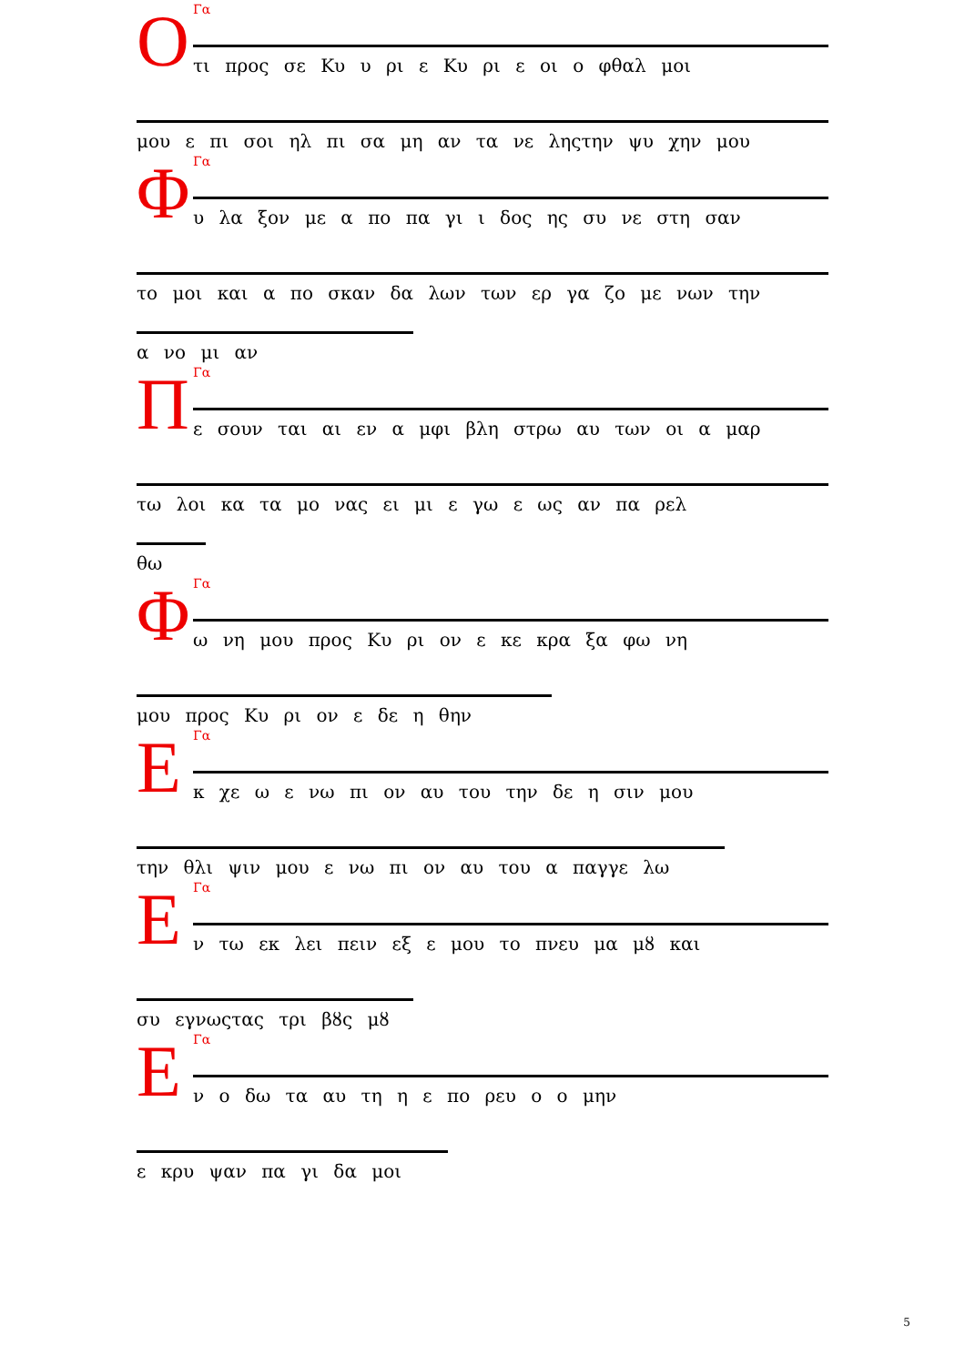Ο
Γα
τι προς σε Κυ υ ρι ε Κυ ρι ε οι ο φθαλ μοι
μου ε πι σοι ηλ πι σα μη αν τα νε ληςτην ψυ χην μου
Φ
Γα
υ λα ξον με α πο πα γι ι δος ης συ νε στη σαν
το μοι και α πο σκαν δα λων των ερ γα ζο με νων την
α νο μι αν
Π
Γα
ε σουν ται αι εν α μφι βλη στρω αυ των οι α μαρ
τω λοι κα τα μο νας ει μι ε γω ε ως αν πα ρελ
θω
Φ
Γα
ω νη μου προς Κυ ρι ον ε κε κρα ξα φω νη
μου προς Κυ ρι ον ε δε η θην
Ε
Γα
κ χε ω ε νω πι ον αυ του την δε η σιν μου
την θλι ψιν μου ε νω πι ον αυ του α παγγε λω
Ε
Γα
ν τω εκ λει πειν εξ ε μου το πνευ μα μȣ και
συ εγνωςτας τρι βȣς μȣ
Ε
Γα
ν ο δω τα αυ τη η ε πο ρευ ο ο μην
ε κρυ ψαν πα γι δα μοι
5